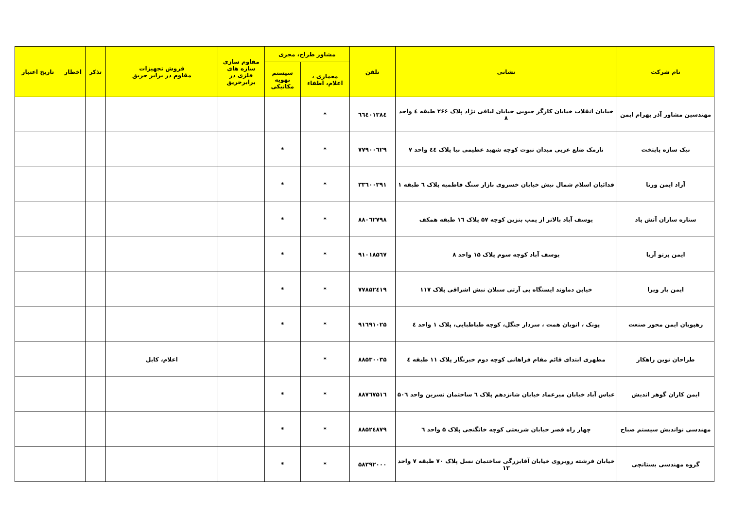| نام شرکت | نشانی | تلفن | مشاور طراح، مجری | | مقاوم سازی سازه های فلزی در برابرحریق | فروش تجهیزات مقاوم در برابر حریق | تذکر | اخطار | تاریخ اعتبار |
| --- | --- | --- | --- | --- | --- | --- | --- | --- | --- |
| | | | معماری ، اعلام، اطفاء | سیستم تهویه مکانیکی | | | | | |
| مهندسین مشاور آذر بهرام ایمن | خیابان انقلاب خیابان کارگر جنوبی خیابان لبافی نژاد پلاک ۲۶۶ طبقه ٤ واحد ۸ | ٦٦٤٠١٣٨٤ | * | | | | | | |
| نیک سازه پایتخت | نارمک ضلع غربی میدان نبوت کوچه شهید عظیمی نیا پلاک ٤٤ واحد ۷ | ۷۷۹۰۰٦۲۹ | * | * | | | | | |
| آراد ایمن ورنا | فدائیان اسلام شمال نبش خیابان خسروی بازار سنگ فاطمیه پلاک ٦ طبقه ۱ | ۳۳٦۰۰۳۹۱ | * | * | | | | | |
| ستاره سازان آتش پاد | یوسف آباد بالاتر از پمپ بنزین کوچه ۵۷ پلاک ۱٦ طبقه همکف | ۸۸۰٦۲۷۹۸ | * | * | | | | | |
| ایمن پرتو آریا | یوسف آباد کوچه سوم پلاک ۱۵ واحد ۸ | ۹۱۰۱۸۵٦۷ | * | * | | | | | |
| ایمن یار ویرا | خیابن دماوند ایستگاه بی آرتی سبلان نبش اشراقی پلاک ۱۱۷ | ۷۷۸۵۲٤۱۹ | * | * | | | | | |
| رهپویان ایمن محور صنعت | پونک ، اتوبان همت ، سردار جنگل، کوچه طباطبایی، پلاک ۱ واحد ٤ | ۹۱٦۹۱۰۲۵ | * | * | | | | | |
| طراحان نوین راهکار | مطهری ابتدای قائم مقام فراهانی کوچه دوم خبرنگار پلاک ۱۱ طبقه ٤ | ۸۸۵۳۰۰۳۵ | * | | | اعلام، کابل | | | |
| ایمن کاران گوهر اندیش | عباس آباد خیابان میرعماد خیابان شانزدهم پلاک ٦ ساختمان نسرین واحد ۵۰٦ | ۸۸۷٦۷۵۱٦ | * | * | | | | | |
| مهندسی نواندیش سیستم صباح | چهار راه قصر خیابان شریعتی کوچه خانگنجی پلاک ۵ واحد ٦ | ۸۸۵۲٤۸۷۹ | * | * | | | | | |
| گروه مهندسی بستانچی | خیابان فرشته روبروی خیابان آقابزرگی ساختمان نسل پلاک ۷۰ طبقه ۷ واحد ۱۳ | ۵۸۳۹۲۰۰۰ | * | * | | | | | |